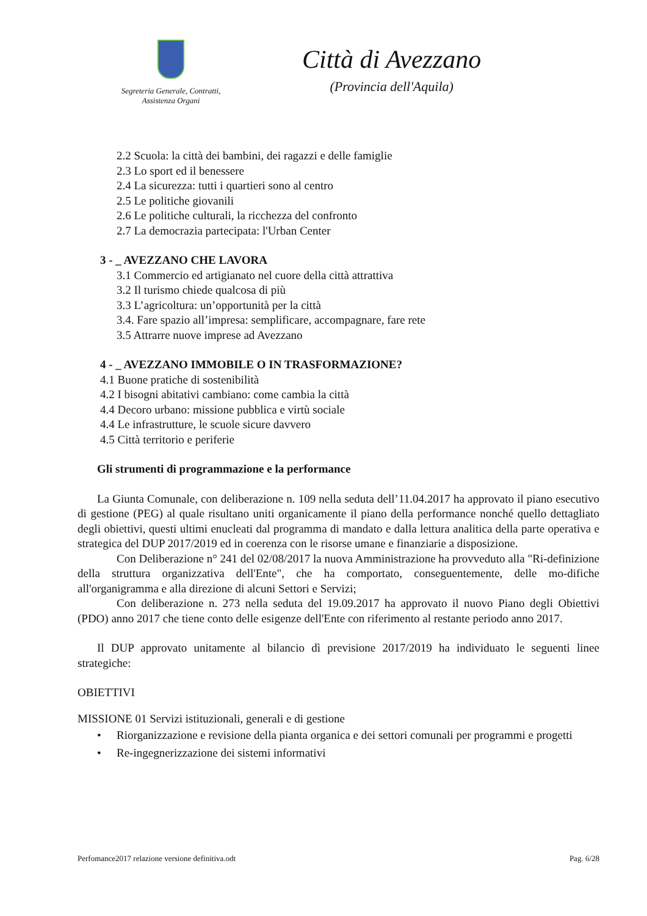Segreteria Generale, Contratti,
Assistenza Organi
Città di Avezzano
(Provincia dell'Aquila)
2.2 Scuola: la città dei bambini, dei ragazzi e delle famiglie
2.3 Lo sport ed il benessere
2.4 La sicurezza: tutti i quartieri sono al centro
2.5 Le politiche giovanili
2.6 Le politiche culturali, la ricchezza del confronto
2.7 La democrazia partecipata: l'Urban Center
3 - _ AVEZZANO CHE LAVORA
3.1 Commercio ed artigianato nel cuore della città attrattiva
3.2 Il turismo chiede qualcosa di più
3.3 L’agricoltura: un’opportunità per la città
3.4. Fare spazio all’impresa: semplificare, accompagnare, fare rete
3.5 Attrarre nuove imprese ad Avezzano
4 - _ AVEZZANO IMMOBILE O IN TRASFORMAZIONE?
4.1 Buone pratiche di sostenibilità
4.2 I bisogni abitativi cambiano: come cambia la città
4.4 Decoro urbano: missione pubblica e virtù sociale
4.4 Le infrastrutture, le scuole sicure davvero
4.5 Città territorio e periferie
Gli strumenti di programmazione e la performance
La Giunta Comunale, con deliberazione n. 109 nella seduta dell’11.04.2017 ha approvato il piano esecutivo di gestione (PEG) al quale risultano uniti organicamente il piano della performance nonché quello dettagliato degli obiettivi, questi ultimi enucleati dal programma di mandato e dalla lettura analitica della parte operativa e strategica del DUP 2017/2019 ed in coerenza con le risorse umane e finanziarie a disposizione.
Con Deliberazione n° 241 del 02/08/2017 la nuova Amministrazione ha provveduto alla "Ri-definizione della struttura organizzativa dell'Ente", che ha comportato, conseguentemente, delle mo-difiche all'organigramma e alla direzione di alcuni Settori e Servizi;
Con deliberazione n. 273 nella seduta del 19.09.2017 ha approvato il nuovo Piano degli Obiettivi (PDO) anno 2017 che tiene conto delle esigenze dell'Ente con riferimento al restante periodo anno 2017.
Il DUP approvato unitamente al bilancio dì previsione 2017/2019 ha individuato le seguenti linee strategiche:
OBIETTIVI
MISSIONE 01 Servizi istituzionali, generali e di gestione
• Riorganizzazione e revisione della pianta organica e dei settori comunali per programmi e progetti
• Re-ingegnerizzazione dei sistemi informativi
Perfomance2017 relazione versione definitiva.odt Pag. 6/28